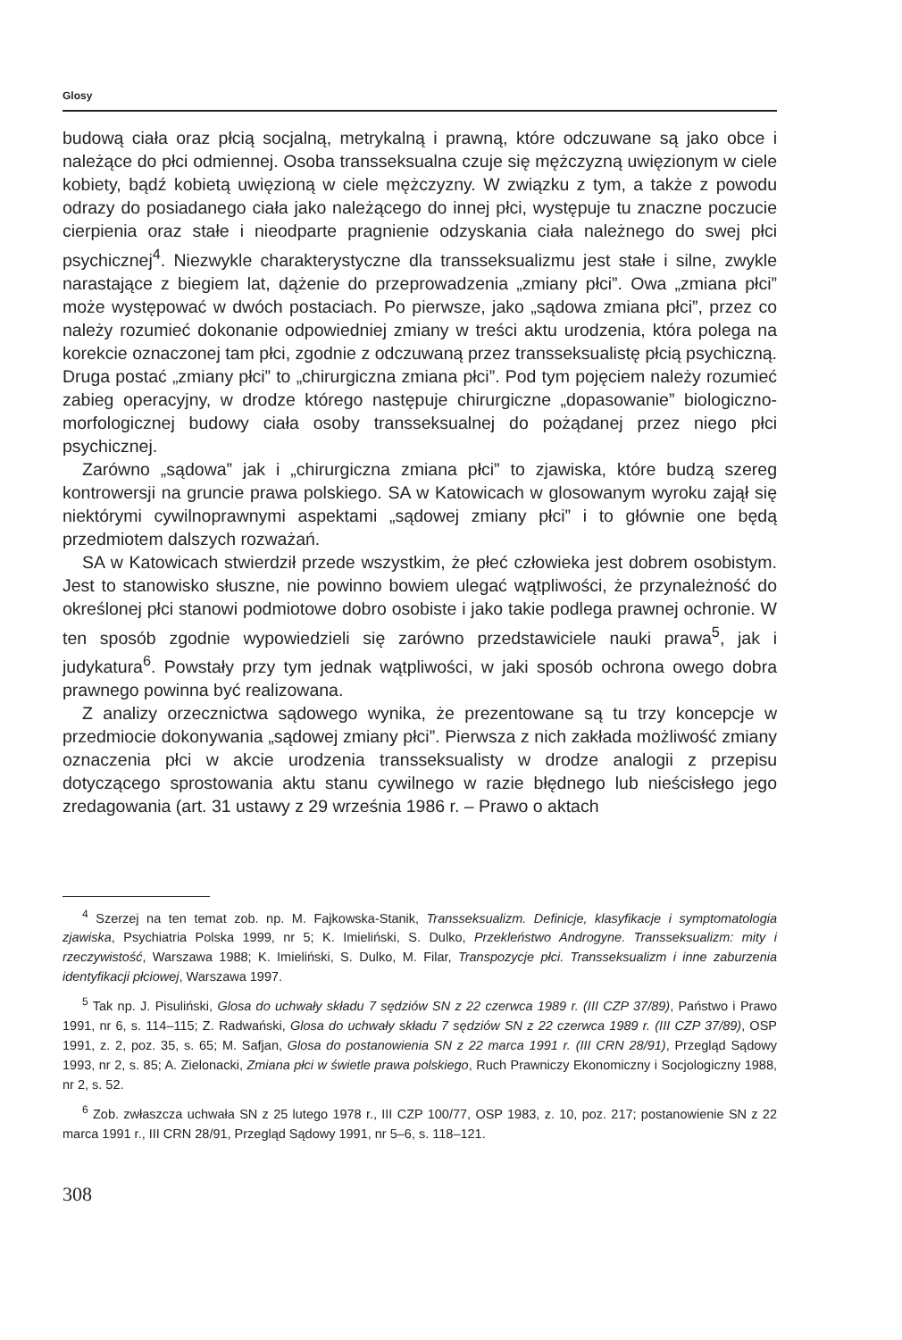Glosy
budową ciała oraz płcią socjalną, metrykalną i prawną, które odczuwane są jako obce i należące do płci odmiennej. Osoba transseksualna czuje się mężczyzną uwięzionym w ciele kobiety, bądź kobietą uwięzioną w ciele mężczyzny. W związku z tym, a także z powodu odrazy do posiadanego ciała jako należącego do innej płci, występuje tu znaczne poczucie cierpienia oraz stałe i nieodparte pragnienie odzyskania ciała należnego do swej płci psychicznej<sup>4</sup>. Niezwykle charakterystyczne dla transseksualizmu jest stałe i silne, zwykle narastające z biegiem lat, dążenie do przeprowadzenia „zmiany płci”. Owa „zmiana płci” może występować w dwóch postaciach. Po pierwsze, jako „sądowa zmiana płci”, przez co należy rozumieć dokonanie odpowiedniej zmiany w treści aktu urodzenia, która polega na korekcie oznaczonej tam płci, zgodnie z odczuwaną przez transseksualistę płcią psychiczną. Druga postać „zmiany płci” to „chirurgiczna zmiana płci”. Pod tym pojęciem należy rozumieć zabieg operacyjny, w drodze którego następuje chirurgiczne „dopasowanie” biologiczno-morfologicznej budowy ciała osoby transseksualnej do pożądanej przez niego płci psychicznej.
Zarówno „sądowa” jak i „chirurgiczna zmiana płci” to zjawiska, które budzą szereg kontrowersji na gruncie prawa polskiego. SA w Katowicach w glosowanym wyroku zajął się niektórymi cywilnoprawnymi aspektami „sądowej zmiany płci” i to głównie one będą przedmiotem dalszych rozważań.
SA w Katowicach stwierdził przede wszystkim, że płeć człowieka jest dobrem osobistym. Jest to stanowisko słuszne, nie powinno bowiem ulegać wątpliwości, że przynależność do określonej płci stanowi podmiotowe dobro osobiste i jako takie podlega prawnej ochronie. W ten sposób zgodnie wypowiedzieli się zarówno przedstawiciele nauki prawa<sup>5</sup>, jak i judykatura<sup>6</sup>. Powstały przy tym jednak wątpliwości, w jaki sposób ochrona owego dobra prawnego powinna być realizowana.
Z analizy orzecznictwa sądowego wynika, że prezentowane są tu trzy koncepcje w przedmiocie dokonywania „sądowej zmiany płci”. Pierwsza z nich zakłada możliwość zmiany oznaczenia płci w akcie urodzenia transseksualisty w drodze analogii z przepisu dotyczącego sprostowania aktu stanu cywilnego w razie błędnego lub nieścisłego jego zredagowania (art. 31 ustawy z 29 września 1986 r. – Prawo o aktach
<sup>4</sup> Szerzej na ten temat zob. np. M. Fajkowska-Stanik, Transseksualizm. Definicje, klasyfikacje i symptomatologia zjawiska, Psychiatria Polska 1999, nr 5; K. Imieliński, S. Dulko, Przekleństwo Androgyne. Transseksualizm: mity i rzeczywistość, Warszawa 1988; K. Imieliński, S. Dulko, M. Filar, Transpozycje płci. Transseksualizm i inne zaburzenia identyfikacji płciowej, Warszawa 1997.
<sup>5</sup> Tak np. J. Pisuliński, Glosa do uchwały składu 7 sędziów SN z 22 czerwca 1989 r. (III CZP 37/89), Państwo i Prawo 1991, nr 6, s. 114–115; Z. Radwański, Glosa do uchwały składu 7 sędziów SN z 22 czerwca 1989 r. (III CZP 37/89), OSP 1991, z. 2, poz. 35, s. 65; M. Safjan, Glosa do postanowienia SN z 22 marca 1991 r. (III CRN 28/91), Przegląd Sądowy 1993, nr 2, s. 85; A. Zielonacki, Zmiana płci w świetle prawa polskiego, Ruch Prawniczy Ekonomiczny i Socjologiczny 1988, nr 2, s. 52.
<sup>6</sup> Zob. zwłaszcza uchwała SN z 25 lutego 1978 r., III CZP 100/77, OSP 1983, z. 10, poz. 217; postanowienie SN z 22 marca 1991 r., III CRN 28/91, Przegląd Sądowy 1991, nr 5–6, s. 118–121.
308